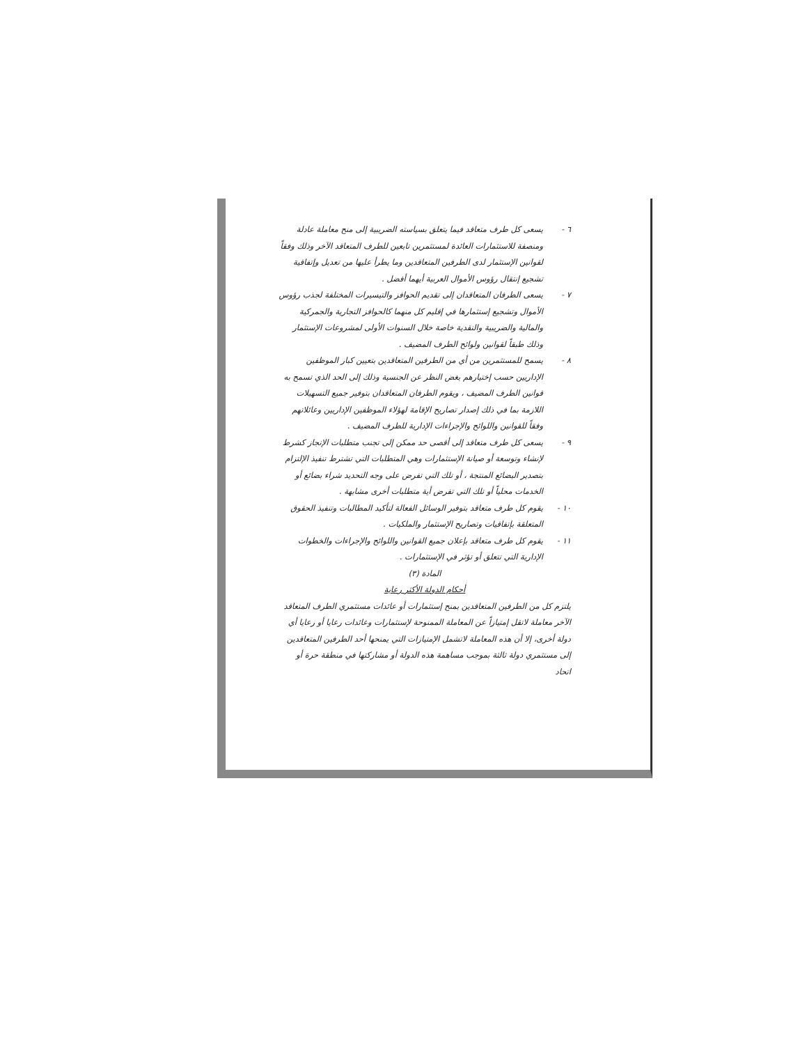٦ - يسعى كل طرف متعاقد فيما يتعلق بسياسته الضريبية إلى منح معاملة عادلة ومنصفة للاستثمارات العائدة لمستثمرين تابعين للطرف المتعاقد الآخر وذلك وفقاً لقوانين الإستثمار لدى الطرفين المتعاقدين وما يطرأ عليها من تعديل وإتفاقية تشجيع إنتقال رؤوس الأموال العربية أيهما أفضل .
٧ - يسعى الطرفان المتعاقدان إلى تقديم الحوافز والتيسيرات المختلفة لجذب رؤوس الأموال وتشجيع إستثمارها في إقليم كل منهما كالحوافز التجارية والجمركية والمالية والضريبية والنقدية خاصة خلال السنوات الأولى لمشروعات الإستثمار وذلك طبقاً لقوانين ولوائح الطرف المضيف .
٨ - يسمح للمستثمرين من أي من الطرفين المتعاقدين بتعيين كبار الموظفين الإداريين حسب إختيارهم بغض النظر عن الجنسية وذلك إلى الحد الذي تسمح به قوانين الطرف المضيف ، ويقوم الطرفان المتعاقدان بتوفير جميع التسهيلات اللازمة بما في ذلك إصدار تصاريح الإقامة لهؤلاء الموظفين الإداريين وعائلاتهم وفقاً للقوانين واللوائح والإجراءات الإدارية للطرف المضيف .
٩ - يسعى كل طرف متعاقد إلى أقصى حد ممكن إلى تجنب متطلبات الإنجاز كشرط لإنشاء وتوسعة أو صيانة الإستثمارات وهي المتطلبات التي تشترط تنفيذ الإلتزام بتصدير البضائع المنتجة ، أو تلك التي تفرض على وجه التحديد شراء بضائع أو الخدمات محلياً أو تلك التي تفرض أية متطلبات أخرى مشابهة .
١٠ - يقوم كل طرف متعاقد بتوفير الوسائل الفعالة لتأكيد المطالبات وتنفيذ الحقوق المتعلقة بإتفاقيات وتصاريح الإستثمار والملكيات .
١١ - يقوم كل طرف متعاقد بإعلان جميع القوانين واللوائح والإجراءات والخطوات الإدارية التي تتعلق أو تؤثر في الإستثمارات .
المادة (٣)
أحكام الدولة الأكثر رعاية
يلتزم كل من الطرفين المتعاقدين بمنح إستثمارات أو عائدات مستثمري الطرف المتعاقد الآخر معاملة لاتقل إمتيازاً عن المعاملة الممنوحة لإستثمارات وعائدات رعايا أو رعايا أي دولة أخرى، إلا أن هذه المعاملة لاتشمل الإمتيازات التي يمنحها أحد الطرفين المتعاقدين إلى مستثمري دولة ثالثة بموجب مساهمة هذه الدولة أو مشاركتها في منطقة حرة أو اتحاد